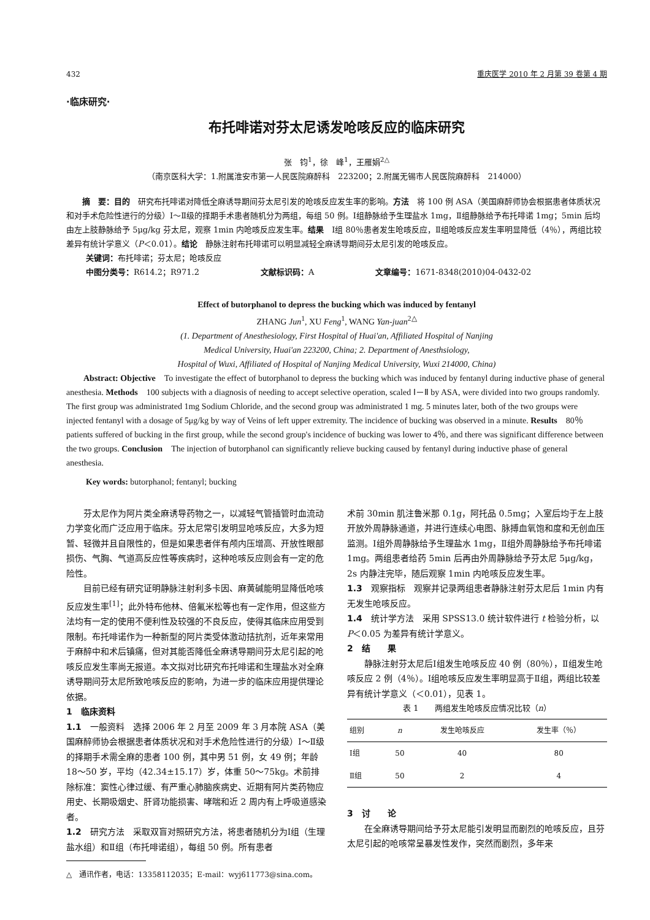432 重庆医学 2010 年 2 月第 39 卷第 4 期
·临床研究·
布托啡诺对芬太尼诱发呛咳反应的临床研究
张　钧<sup>1</sup>，徐　峰<sup>1</sup>，王雁娟<sup>2△</sup>
（南京医科大学：1.附属淮安市第一人民医院麻醉科　223200；2.附属无锡市人民医院麻醉科　214000）
摘　要：目的　研究布托啡诺对降低全麻诱导期间芬太尼引发的呛咳反应发生率的影响。方法　将 100 例 ASA（美国麻醉师协会根据患者体质状况和对手术危险性进行的分级）Ⅰ～Ⅱ级的择期手术患者随机分为两组，每组 50 例。Ⅰ组静脉给予生理盐水 1mg，Ⅱ组静脉给予布托啡诺 1mg；5min 后均由左上肢静脉给予 5μg/kg 芬太尼，观察 1min 内呛咳反应发生率。结果　Ⅰ组 80％患者发生呛咳反应，Ⅱ组呛咳反应发生率明显降低（4％），两组比较差异有统计学意义（P＜0.01）。结论　静脉注射布托啡诺可以明显减轻全麻诱导期间芬太尼引发的呛咳反应。
关键词：布托啡诺；芬太尼；呛咳反应
中图分类号：R614.2；R971.2 文献标识码：A 文章编号：1671-8348(2010)04-0432-02
Effect of butorphanol to depress the bucking which was induced by fentanyl
ZHANG Jun<sup>1</sup>, XU Feng<sup>1</sup>, WANG Yan-juan<sup>2△</sup>
(1. Department of Anesthesiology, First Hospital of Huai'an, Affiliated Hospital of Nanjing
Medical University, Huai'an 223200, China; 2. Department of Anesthsiology,
Hospital of Wuxi, Affiliated of Hospital of Nanjing Medical University, Wuxi 214000, China)
Abstract: Objective　To investigate the effect of butorphanol to depress the bucking which was induced by fentanyl during inductive phase of general anesthesia. Methods　100 subjects with a diagnosis of needing to accept selective operation, scaled Ⅰ－Ⅱ by ASA, were divided into two groups randomly. The first group was administrated 1mg Sodium Chloride, and the second group was administrated 1 mg. 5 minutes later, both of the two groups were injected fentanyl with a dosage of 5μg/kg by way of Veins of left upper extremity. The incidence of bucking was observed in a minute. Results　80％ patients suffered of bucking in the first group, while the second group's incidence of bucking was lower to 4％, and there was significant difference between the two groups. Conclusion　The injection of butorphanol can significantly relieve bucking caused by fentanyl during inductive phase of general anesthesia.
Key words: butorphanol; fentanyl; bucking
芬太尼作为阿片类全麻诱导药物之一，以减轻气管插管时血流动力学变化而广泛应用于临床。芬太尼常引发明显呛咳反应，大多为短暂、轻微并且自限性的，但是如果患者伴有颅内压增高、开放性眼部损伤、气胸、气道高反应性等疾病时，这种呛咳反应则会有一定的危险性。
目前已经有研究证明静脉注射利多卡因、麻黄碱能明显降低呛咳反应发生率<sup>[1]</sup>；此外特布他林、倍氟米松等也有一定作用，但这些方法均有一定的使用不便利性及较强的不良反应，使得其临床应用受到限制。布托啡诺作为一种新型的阿片类受体激动拮抗剂，近年来常用于麻醉中和术后镇痛，但对其能否降低全麻诱导期间芬太尼引起的呛咳反应发生率尚无报道。本文拟对比研究布托啡诺和生理盐水对全麻诱导期间芬太尼所致呛咳反应的影响，为进一步的临床应用提供理论依据。
1　临床资料
1.1　一般资料　选择 2006 年 2 月至 2009 年 3 月本院 ASA（美国麻醉师协会根据患者体质状况和对手术危险性进行的分级）Ⅰ～Ⅱ级的择期手术需全麻的患者 100 例，其中男 51 例，女 49 例；年龄 18～50 岁，平均（42.34±15.17）岁，体重 50～75kg。术前排除标准：窦性心律过缓、有严重心肺脑疾病史、近期有阿片类药物应用史、长期吸烟史、肝肾功能损害、哮喘和近 2 周内有上呼吸道感染者。
1.2　研究方法　采取双盲对照研究方法，将患者随机分为Ⅰ组（生理盐水组）和Ⅱ组（布托啡诺组），每组 50 例。所有患者
△　通讯作者，电话：13358112035；E-mail：wyj611773@sina.com。
术前 30min 肌注鲁米那 0.1g，阿托品 0.5mg；入室后均于左上肢开放外周静脉通道，并进行连续心电图、脉搏血氧饱和度和无创血压监测。Ⅰ组外周静脉给予生理盐水 1mg，Ⅱ组外周静脉给予布托啡诺 1mg。两组患者给药 5min 后再由外周静脉给予芬太尼 5μg/kg，2s 内静注完毕，随后观察 1min 内呛咳反应发生率。
1.3　观察指标　观察并记录两组患者静脉注射芬太尼后 1min 内有无发生呛咳反应。
1.4　统计学方法　采用 SPSS13.0 统计软件进行 t 检验分析，以 P＜0.05 为差异有统计学意义。
2　结　　果
静脉注射芬太尼后Ⅰ组发生呛咳反应 40 例（80％），Ⅱ组发生呛咳反应 2 例（4％）。Ⅰ组呛咳反应发生率明显高于Ⅱ组，两组比较差异有统计学意义（＜0.01），见表 1。
表 1　　两组发生呛咳反应情况比较（n）
| 组别 | n | 发生呛咳反应 | 发生率（％） |
| --- | --- | --- | --- |
| Ⅰ组 | 50 | 40 | 80 |
| Ⅱ组 | 50 | 2 | 4 |
3　讨　　论
在全麻诱导期间给予芬太尼能引发明显而剧烈的呛咳反应，且芬太尼引起的呛咳常呈暴发性发作，突然而剧烈，多年来